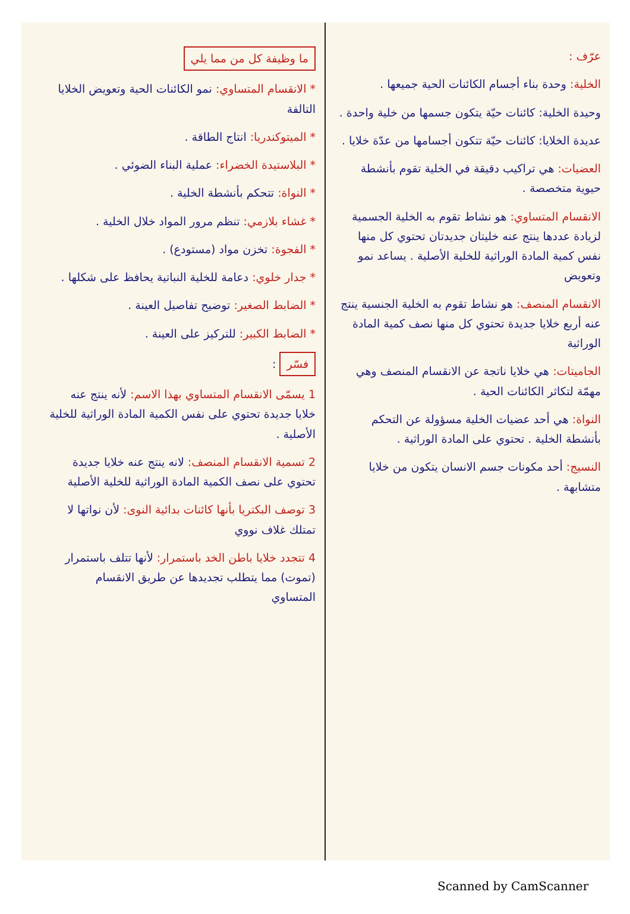عرّف :
الخلية: وحدة بناء أجسام الكائنات الحية جميعها .
وحيدة الخلية: كائنات حيّة يتكون جسمها من خلية واحدة .
عديدة الخلايا: كائنات حيّة تتكون أجسامها من عدّة خلايا .
العضيات: هي تراكيب دقيقة في الخلية تقوم بأنشطة حيوية متخصصة .
الانقسام المتساوي: هو نشاط تقوم به الخلية الجسمية لزيادة عددها ينتج عنه خليتان جديدتان تحتوي كل منها نفس كمية المادة الوراثية للخلية الأصلية . يساعد نمو وتعويض
الانقسام المنصف: هو نشاط تقوم به الخلية الجنسية ينتج عنه أربع خلايا جديدة تحتوي كل منها نصف كمية المادة الوراثية
الجاميتات: هي خلايا ناتجة عن الانقسام المنصف وهي مهمّة لتكاثر الكائنات الحية .
النواة: هي أحد عضيات الخلية مسؤولة عن التحكم بأنشطة الخلية . تحتوي على المادة الوراثية .
النسيج: أحد مكونات جسم الانسان يتكون من خلايا متشابهة .
ما وظيفة كل من مما يلي
* الانقسام المتساوي: نمو الكائنات الحية وتعويض الخلايا التالفة
* الميتوكندريا: انتاج الطاقة .
* البلاستيدة الخضراء: عملية البناء الضوئي .
* النواة: تتحكم بأنشطة الخلية .
* غشاء بلازمي: تنظم مرور المواد خلال الخلية .
* الفجوة: تخزن مواد (مستودع) .
* جدار خلوي: دعامة للخلية النباتية يحافظ على شكلها .
* الضابط الصغير: توضيح تفاصيل العينة .
* الضابط الكبير: للتركيز على العينة .
فسّر :
1 يسمّى الانقسام المتساوي بهذا الاسم: لأنه ينتج عنه خلايا جديدة تحتوي على نفس الكمية المادة الوراثية للخلية الأصلية .
2 تسمية الانقسام المنصف: لانه ينتج عنه خلايا جديدة تحتوي على نصف الكمية المادة الوراثية للخلية الأصلية
3 توصف البكتريا بأنها كائنات بدائية النوى: لأن نواتها لا تمتلك غلاف نووي
4 تتجدد خلايا باطن الخد باستمرار: لأنها تتلف باستمرار (تموت) مما يتطلب تجديدها عن طريق الانقسام المتساوي
Scanned by CamScanner